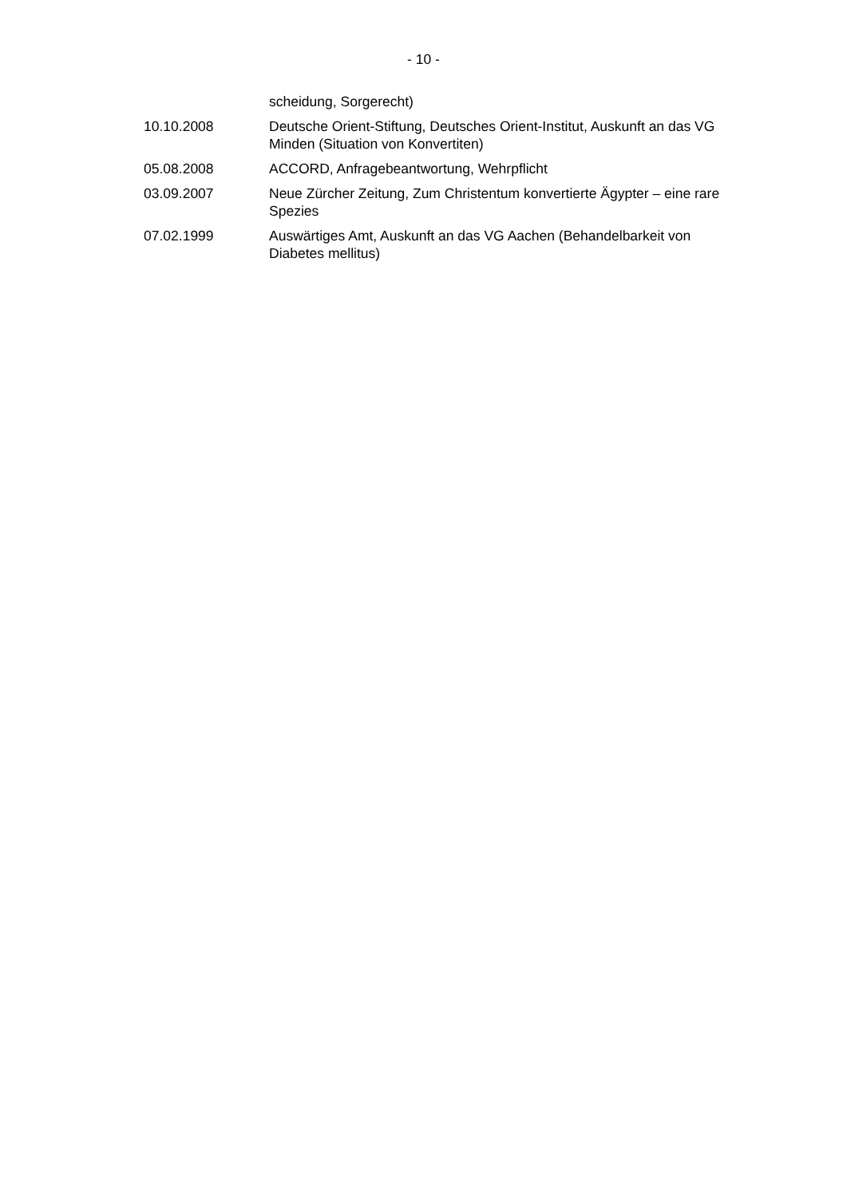- 10 -
| | scheidung, Sorgerecht) |
| 10.10.2008 | Deutsche Orient-Stiftung, Deutsches Orient-Institut, Auskunft an das VG Minden (Situation von Konvertiten) |
| 05.08.2008 | ACCORD, Anfragebeantwortung, Wehrpflicht |
| 03.09.2007 | Neue Zürcher Zeitung, Zum Christentum konvertierte Ägypter – eine rare Spezies |
| 07.02.1999 | Auswärtiges Amt, Auskunft an das VG Aachen (Behandelbarkeit von Diabetes mellitus) |